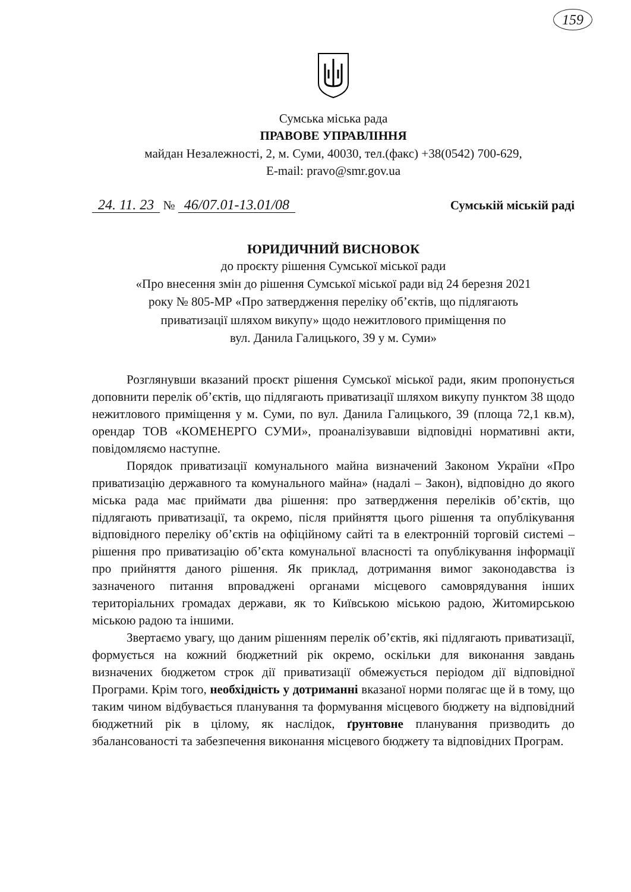159
Сумська міська рада
ПРАВОВЕ УПРАВЛІННЯ
майдан Незалежності, 2, м. Суми, 40030, тел.(факс) +38(0542) 700-629,
E-mail: pravo@smr.gov.ua
24. 11. 23 № 46/07.01-13.01/08
Сумській міській раді
ЮРИДИЧНИЙ ВИСНОВОК
до проєкту рішення Сумської міської ради
«Про внесення змін до рішення Сумської міської ради від 24 березня 2021
року № 805-МР «Про затвердження переліку об’єктів, що підлягають
приватизації шляхом викупу» щодо нежитлового приміщення по
вул. Данила Галицького, 39 у м. Суми»
Розглянувши вказаний проєкт рішення Сумської міської ради, яким пропонується доповнити перелік об’єктів, що підлягають приватизації шляхом викупу пунктом 38 щодо нежитлового приміщення у м. Суми, по вул. Данила Галицького, 39 (площа 72,1 кв.м), орендар ТОВ «КОМЕНЕРГО СУМИ», проаналізувавши відповідні нормативні акти, повідомляємо наступне.
Порядок приватизації комунального майна визначений Законом України «Про приватизацію державного та комунального майна» (надалі – Закон), відповідно до якого міська рада має приймати два рішення: про затвердження переліків об’єктів, що підлягають приватизації, та окремо, після прийняття цього рішення та опублікування відповідного переліку об’єктів на офіційному сайті та в електронній торговій системі – рішення про приватизацію об’єкта комунальної власності та опублікування інформації про прийняття даного рішення. Як приклад, дотримання вимог законодавства із зазначеного питання впроваджені органами місцевого самоврядування інших територіальних громадах держави, як то Київською міською радою, Житомирською міською радою та іншими.
Звертаємо увагу, що даним рішенням перелік об’єктів, які підлягають приватизації, формується на кожний бюджетний рік окремо, оскільки для виконання завдань визначених бюджетом строк дії приватизації обмежується періодом дії відповідної Програми. Крім того, необхідність у дотриманні вказаної норми полягає ще й в тому, що таким чином відбувається планування та формування місцевого бюджету на відповідний бюджетний рік в цілому, як наслідок, ґрунтовне планування призводить до збалансованості та забезпечення виконання місцевого бюджету та відповідних Програм.